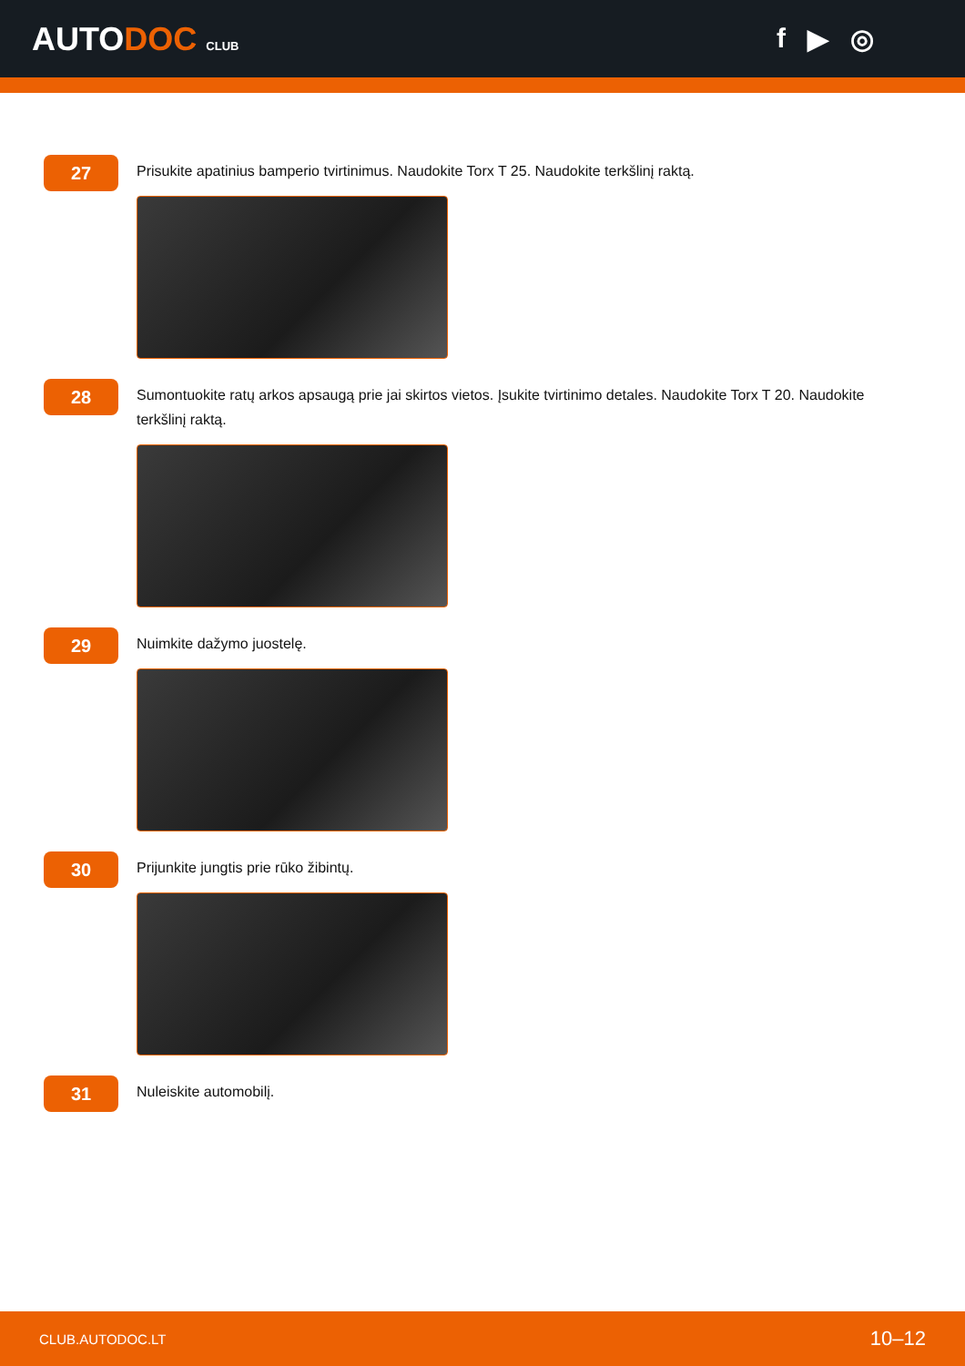AUTODOC CLUB
f ▶ ◎
27
Prisukite apatinius bamperio tvirtinimus. Naudokite Torx T 25. Naudokite terkšlinį raktą.
28
Sumontuokite ratų arkos apsaugą prie jai skirtos vietos. Įsukite tvirtinimo detales. Naudokite Torx T 20. Naudokite terkšlinį raktą.
29
Nuimkite dažymo juostelę.
30
Prijunkite jungtis prie rūko žibintų.
31
Nuleiskite automobilį.
CLUB.AUTODOC.LT 10–12